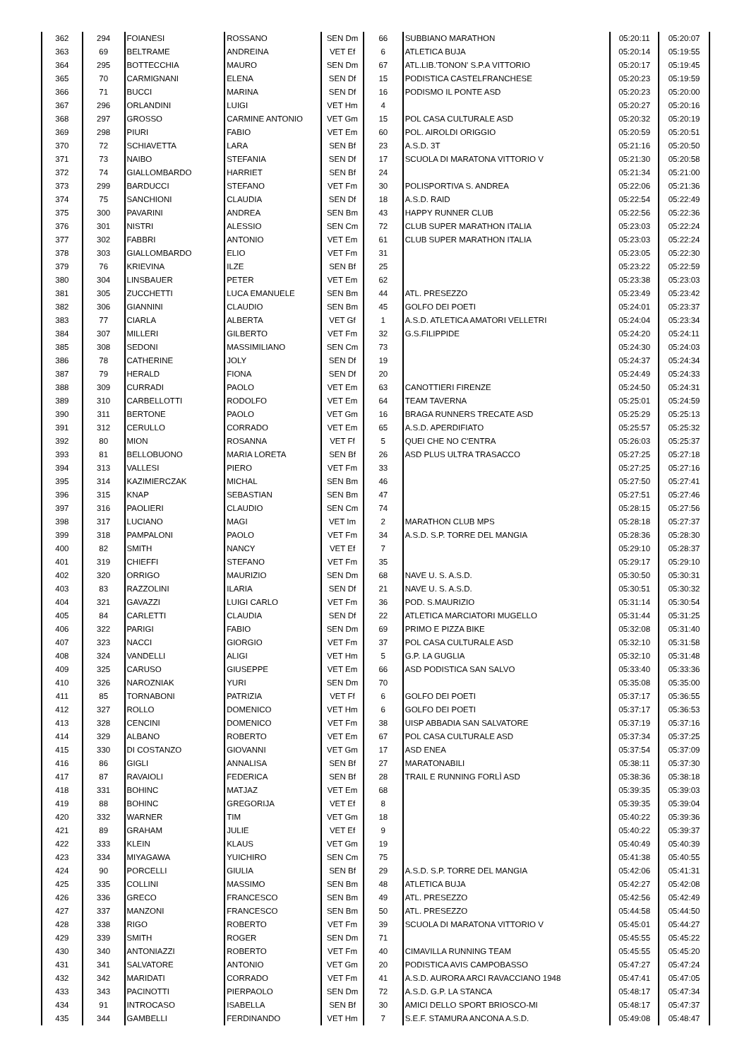| 362 | 294 | FOIANESI | ROSSANO | SEN Dm | 66 | SUBBIANO MARATHON | 05:20:11 | 05:20:07 |
| 363 | 69 | BELTRAME | ANDREINA | VET Ef | 6 | ATLETICA BUJA | 05:20:14 | 05:19:55 |
| 364 | 295 | BOTTECCHIA | MAURO | SEN Dm | 67 | ATL.LIB.'TONON' S.P.A VITTORIO | 05:20:17 | 05:19:45 |
| 365 | 70 | CARMIGNANI | ELENA | SEN Df | 15 | PODISTICA CASTELFRANCHESE | 05:20:23 | 05:19:59 |
| 366 | 71 | BUCCI | MARINA | SEN Df | 16 | PODISMO IL PONTE ASD | 05:20:23 | 05:20:00 |
| 367 | 296 | ORLANDINI | LUIGI | VET Hm | 4 | | 05:20:27 | 05:20:16 |
| 368 | 297 | GROSSO | CARMINE ANTONIO | VET Gm | 15 | POL CASA CULTURALE ASD | 05:20:32 | 05:20:19 |
| 369 | 298 | PIURI | FABIO | VET Em | 60 | POL. AIROLDI ORIGGIO | 05:20:59 | 05:20:51 |
| 370 | 72 | SCHIAVETTA | LARA | SEN Bf | 23 | A.S.D. 3T | 05:21:16 | 05:20:50 |
| 371 | 73 | NAIBO | STEFANIA | SEN Df | 17 | SCUOLA DI MARATONA VITTORIO V | 05:21:30 | 05:20:58 |
| 372 | 74 | GIALLOMBARDO | HARRIET | SEN Bf | 24 | | 05:21:34 | 05:21:00 |
| 373 | 299 | BARDUCCI | STEFANO | VET Fm | 30 | POLISPORTIVA S. ANDREA | 05:22:06 | 05:21:36 |
| 374 | 75 | SANCHIONI | CLAUDIA | SEN Df | 18 | A.S.D. RAID | 05:22:54 | 05:22:49 |
| 375 | 300 | PAVARINI | ANDREA | SEN Bm | 43 | HAPPY RUNNER CLUB | 05:22:56 | 05:22:36 |
| 376 | 301 | NISTRI | ALESSIO | SEN Cm | 72 | CLUB SUPER MARATHON ITALIA | 05:23:03 | 05:22:24 |
| 377 | 302 | FABBRI | ANTONIO | VET Em | 61 | CLUB SUPER MARATHON ITALIA | 05:23:03 | 05:22:24 |
| 378 | 303 | GIALLOMBARDO | ELIO | VET Fm | 31 | | 05:23:05 | 05:22:30 |
| 379 | 76 | KRIEVINA | ILZE | SEN Bf | 25 | | 05:23:22 | 05:22:59 |
| 380 | 304 | LINSBAUER | PETER | VET Em | 62 | | 05:23:38 | 05:23:03 |
| 381 | 305 | ZUCCHETTI | LUCA EMANUELE | SEN Bm | 44 | ATL. PRESEZZO | 05:23:49 | 05:23:42 |
| 382 | 306 | GIANNINI | CLAUDIO | SEN Bm | 45 | GOLFO DEI POETI | 05:24:01 | 05:23:37 |
| 383 | 77 | CIARLA | ALBERTA | VET Gf | 1 | A.S.D. ATLETICA AMATORI VELLETRI | 05:24:04 | 05:23:34 |
| 384 | 307 | MILLERI | GILBERTO | VET Fm | 32 | G.S.FILIPPIDE | 05:24:20 | 05:24:11 |
| 385 | 308 | SEDONI | MASSIMILIANO | SEN Cm | 73 | | 05:24:30 | 05:24:03 |
| 386 | 78 | CATHERINE | JOLY | SEN Df | 19 | | 05:24:37 | 05:24:34 |
| 387 | 79 | HERALD | FIONA | SEN Df | 20 | | 05:24:49 | 05:24:33 |
| 388 | 309 | CURRADI | PAOLO | VET Em | 63 | CANOTTIERI FIRENZE | 05:24:50 | 05:24:31 |
| 389 | 310 | CARBELLOTTI | RODOLFO | VET Em | 64 | TEAM TAVERNA | 05:25:01 | 05:24:59 |
| 390 | 311 | BERTONE | PAOLO | VET Gm | 16 | BRAGA RUNNERS TRECATE ASD | 05:25:29 | 05:25:13 |
| 391 | 312 | CERULLO | CORRADO | VET Em | 65 | A.S.D. APERDIFIATO | 05:25:57 | 05:25:32 |
| 392 | 80 | MION | ROSANNA | VET Ff | 5 | QUEI CHE NO C'ENTRA | 05:26:03 | 05:25:37 |
| 393 | 81 | BELLOBUONO | MARIA LORETA | SEN Bf | 26 | ASD PLUS ULTRA TRASACCO | 05:27:25 | 05:27:18 |
| 394 | 313 | VALLESI | PIERO | VET Fm | 33 | | 05:27:25 | 05:27:16 |
| 395 | 314 | KAZIMIERCZAK | MICHAL | SEN Bm | 46 | | 05:27:50 | 05:27:41 |
| 396 | 315 | KNAP | SEBASTIAN | SEN Bm | 47 | | 05:27:51 | 05:27:46 |
| 397 | 316 | PAOLIERI | CLAUDIO | SEN Cm | 74 | | 05:28:15 | 05:27:56 |
| 398 | 317 | LUCIANO | MAGI | VET Im | 2 | MARATHON CLUB MPS | 05:28:18 | 05:27:37 |
| 399 | 318 | PAMPALONI | PAOLO | VET Fm | 34 | A.S.D. S.P. TORRE DEL MANGIA | 05:28:36 | 05:28:30 |
| 400 | 82 | SMITH | NANCY | VET Ef | 7 | | 05:29:10 | 05:28:37 |
| 401 | 319 | CHIEFFI | STEFANO | VET Fm | 35 | | 05:29:17 | 05:29:10 |
| 402 | 320 | ORRIGO | MAURIZIO | SEN Dm | 68 | NAVE U. S. A.S.D. | 05:30:50 | 05:30:31 |
| 403 | 83 | RAZZOLINI | ILARIA | SEN Df | 21 | NAVE U. S. A.S.D. | 05:30:51 | 05:30:32 |
| 404 | 321 | GAVAZZI | LUIGI CARLO | VET Fm | 36 | POD. S.MAURIZIO | 05:31:14 | 05:30:54 |
| 405 | 84 | CARLETTI | CLAUDIA | SEN Df | 22 | ATLETICA MARCIATORI MUGELLO | 05:31:44 | 05:31:25 |
| 406 | 322 | PARIGI | FABIO | SEN Dm | 69 | PRIMO E PIZZA BIKE | 05:32:08 | 05:31:40 |
| 407 | 323 | NACCI | GIORGIO | VET Fm | 37 | POL CASA CULTURALE ASD | 05:32:10 | 05:31:58 |
| 408 | 324 | VANDELLI | ALIGI | VET Hm | 5 | G.P. LA GUGLIA | 05:32:10 | 05:31:48 |
| 409 | 325 | CARUSO | GIUSEPPE | VET Em | 66 | ASD PODISTICA SAN SALVO | 05:33:40 | 05:33:36 |
| 410 | 326 | NAROZNIAK | YURI | SEN Dm | 70 | | 05:35:08 | 05:35:00 |
| 411 | 85 | TORNABONI | PATRIZIA | VET Ff | 6 | GOLFO DEI POETI | 05:37:17 | 05:36:55 |
| 412 | 327 | ROLLO | DOMENICO | VET Hm | 6 | GOLFO DEI POETI | 05:37:17 | 05:36:53 |
| 413 | 328 | CENCINI | DOMENICO | VET Fm | 38 | UISP ABBADIA SAN SALVATORE | 05:37:19 | 05:37:16 |
| 414 | 329 | ALBANO | ROBERTO | VET Em | 67 | POL CASA CULTURALE ASD | 05:37:34 | 05:37:25 |
| 415 | 330 | DI COSTANZO | GIOVANNI | VET Gm | 17 | ASD ENEA | 05:37:54 | 05:37:09 |
| 416 | 86 | GIGLI | ANNALISA | SEN Bf | 27 | MARATONABILI | 05:38:11 | 05:37:30 |
| 417 | 87 | RAVAIOLI | FEDERICA | SEN Bf | 28 | TRAIL E RUNNING FORLÌ ASD | 05:38:36 | 05:38:18 |
| 418 | 331 | BOHINC | MATJAZ | VET Em | 68 | | 05:39:35 | 05:39:03 |
| 419 | 88 | BOHINC | GREGORIJA | VET Ef | 8 | | 05:39:35 | 05:39:04 |
| 420 | 332 | WARNER | TIM | VET Gm | 18 | | 05:40:22 | 05:39:36 |
| 421 | 89 | GRAHAM | JULIE | VET Ef | 9 | | 05:40:22 | 05:39:37 |
| 422 | 333 | KLEIN | KLAUS | VET Gm | 19 | | 05:40:49 | 05:40:39 |
| 423 | 334 | MIYAGAWA | YUICHIRO | SEN Cm | 75 | | 05:41:38 | 05:40:55 |
| 424 | 90 | PORCELLI | GIULIA | SEN Bf | 29 | A.S.D. S.P. TORRE DEL MANGIA | 05:42:06 | 05:41:31 |
| 425 | 335 | COLLINI | MASSIMO | SEN Bm | 48 | ATLETICA BUJA | 05:42:27 | 05:42:08 |
| 426 | 336 | GRECO | FRANCESCO | SEN Bm | 49 | ATL. PRESEZZO | 05:42:56 | 05:42:49 |
| 427 | 337 | MANZONI | FRANCESCO | SEN Bm | 50 | ATL. PRESEZZO | 05:44:58 | 05:44:50 |
| 428 | 338 | RIGO | ROBERTO | VET Fm | 39 | SCUOLA DI MARATONA VITTORIO V | 05:45:01 | 05:44:27 |
| 429 | 339 | SMITH | ROGER | SEN Dm | 71 | | 05:45:55 | 05:45:22 |
| 430 | 340 | ANTONIAZZI | ROBERTO | VET Fm | 40 | CIMAVILLA RUNNING TEAM | 05:45:55 | 05:45:20 |
| 431 | 341 | SALVATORE | ANTONIO | VET Gm | 20 | PODISTICA AVIS CAMPOBASSO | 05:47:27 | 05:47:24 |
| 432 | 342 | MARIDATI | CORRADO | VET Fm | 41 | A.S.D. AURORA ARCI RAVACCIANO 1948 | 05:47:41 | 05:47:05 |
| 433 | 343 | PACINOTTI | PIERPAOLO | SEN Dm | 72 | A.S.D. G.P. LA STANCA | 05:48:17 | 05:47:34 |
| 434 | 91 | INTROCASO | ISABELLA | SEN Bf | 30 | AMICI DELLO SPORT BRIOSCO-MI | 05:48:17 | 05:47:37 |
| 435 | 344 | GAMBELLI | FERDINANDO | VET Hm | 7 | S.E.F. STAMURA ANCONA A.S.D. | 05:49:08 | 05:48:47 |